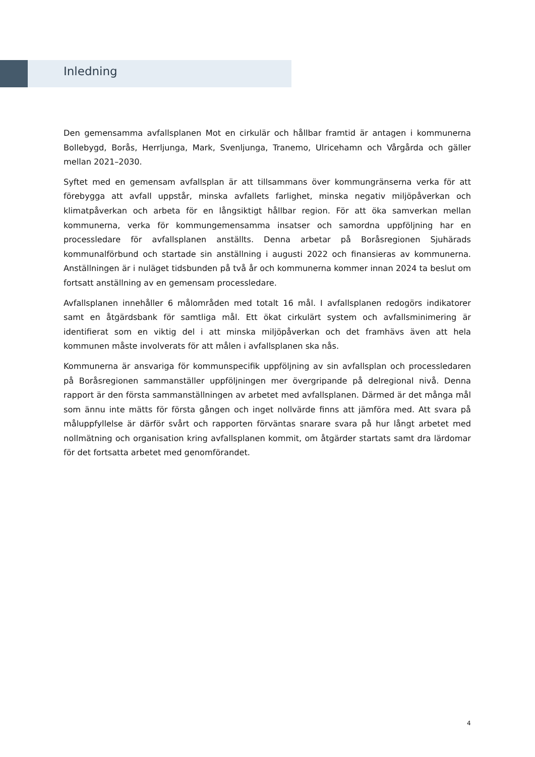Inledning
Den gemensamma avfallsplanen Mot en cirkulär och hållbar framtid är antagen i kommunerna Bollebygd, Borås, Herrljunga, Mark, Svenljunga, Tranemo, Ulricehamn och Vårgårda och gäller mellan 2021–2030.
Syftet med en gemensam avfallsplan är att tillsammans över kommungränserna verka för att förebygga att avfall uppstår, minska avfallets farlighet, minska negativ miljöpåverkan och klimatpåverkan och arbeta för en långsiktigt hållbar region. För att öka samverkan mellan kommunerna, verka för kommungemensamma insatser och samordna uppföljning har en processledare för avfallsplanen anställts. Denna arbetar på Boråsregionen Sjuhärads kommunalförbund och startade sin anställning i augusti 2022 och finansieras av kommunerna. Anställningen är i nuläget tidsbunden på två år och kommunerna kommer innan 2024 ta beslut om fortsatt anställning av en gemensam processledare.
Avfallsplanen innehåller 6 målområden med totalt 16 mål. I avfallsplanen redogörs indikatorer samt en åtgärdsbank för samtliga mål. Ett ökat cirkulärt system och avfallsminimering är identifierat som en viktig del i att minska miljöpåverkan och det framhävs även att hela kommunen måste involverats för att målen i avfallsplanen ska nås.
Kommunerna är ansvariga för kommunspecifik uppföljning av sin avfallsplan och processledaren på Boråsregionen sammanställer uppföljningen mer övergripande på delregional nivå. Denna rapport är den första sammanställningen av arbetet med avfallsplanen. Därmed är det många mål som ännu inte mätts för första gången och inget nollvärde finns att jämföra med. Att svara på måluppfyllelse är därför svårt och rapporten förväntas snarare svara på hur långt arbetet med nollmätning och organisation kring avfallsplanen kommit, om åtgärder startats samt dra lärdomar för det fortsatta arbetet med genomförandet.
4